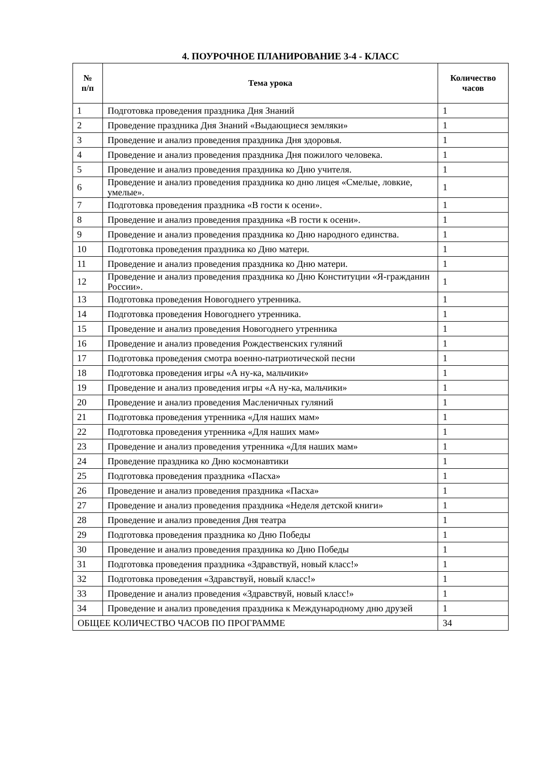4. ПОУРОЧНОЕ ПЛАНИРОВАНИЕ 3-4 - КЛАСС
| № п/п | Тема урока | Количество часов |
| --- | --- | --- |
| 1 | Подготовка проведения праздника Дня Знаний | 1 |
| 2 | Проведение праздника Дня Знаний «Выдающиеся земляки» | 1 |
| 3 | Проведение и анализ проведения праздника Дня здоровья. | 1 |
| 4 | Проведение и анализ проведения праздника Дня пожилого человека. | 1 |
| 5 | Проведение и анализ проведения праздника ко Дню учителя. | 1 |
| 6 | Проведение и анализ проведения праздника ко дню лицея «Смелые, ловкие, умелые». | 1 |
| 7 | Подготовка проведения праздника «В гости к осени». | 1 |
| 8 | Проведение и анализ проведения праздника «В гости к осени». | 1 |
| 9 | Проведение и анализ проведения праздника ко Дню народного единства. | 1 |
| 10 | Подготовка проведения праздника ко Дню матери. | 1 |
| 11 | Проведение и анализ проведения праздника ко Дню матери. | 1 |
| 12 | Проведение и анализ проведения праздника ко Дню Конституции «Я-гражданин России». | 1 |
| 13 | Подготовка проведения Новогоднего утренника. | 1 |
| 14 | Подготовка проведения Новогоднего утренника. | 1 |
| 15 | Проведение и анализ проведения Новогоднего утренника | 1 |
| 16 | Проведение и анализ проведения Рождественских гуляний | 1 |
| 17 | Подготовка проведения смотра военно-патриотической песни | 1 |
| 18 | Подготовка проведения игры «А ну-ка, мальчики» | 1 |
| 19 | Проведение и анализ проведения игры «А ну-ка, мальчики» | 1 |
| 20 | Проведение и анализ проведения Масленичных гуляний | 1 |
| 21 | Подготовка проведения утренника «Для наших мам» | 1 |
| 22 | Подготовка проведения утренника «Для наших мам» | 1 |
| 23 | Проведение и анализ проведения утренника «Для наших мам» | 1 |
| 24 | Проведение праздника ко Дню космонавтики | 1 |
| 25 | Подготовка проведения праздника «Пасха» | 1 |
| 26 | Проведение и анализ проведения праздника «Пасха» | 1 |
| 27 | Проведение и анализ проведения праздника «Неделя детской книги» | 1 |
| 28 | Проведение и анализ проведения Дня театра | 1 |
| 29 | Подготовка проведения праздника ко Дню Победы | 1 |
| 30 | Проведение и анализ проведения праздника ко Дню Победы | 1 |
| 31 | Подготовка проведения праздника «Здравствуй, новый класс!» | 1 |
| 32 | Подготовка проведения «Здравствуй, новый класс!» | 1 |
| 33 | Проведение и анализ проведения «Здравствуй, новый класс!» | 1 |
| 34 | Проведение и анализ проведения праздника к Международному дню друзей | 1 |
| ОБЩЕЕ КОЛИЧЕСТВО ЧАСОВ ПО ПРОГРАММЕ | | 34 |